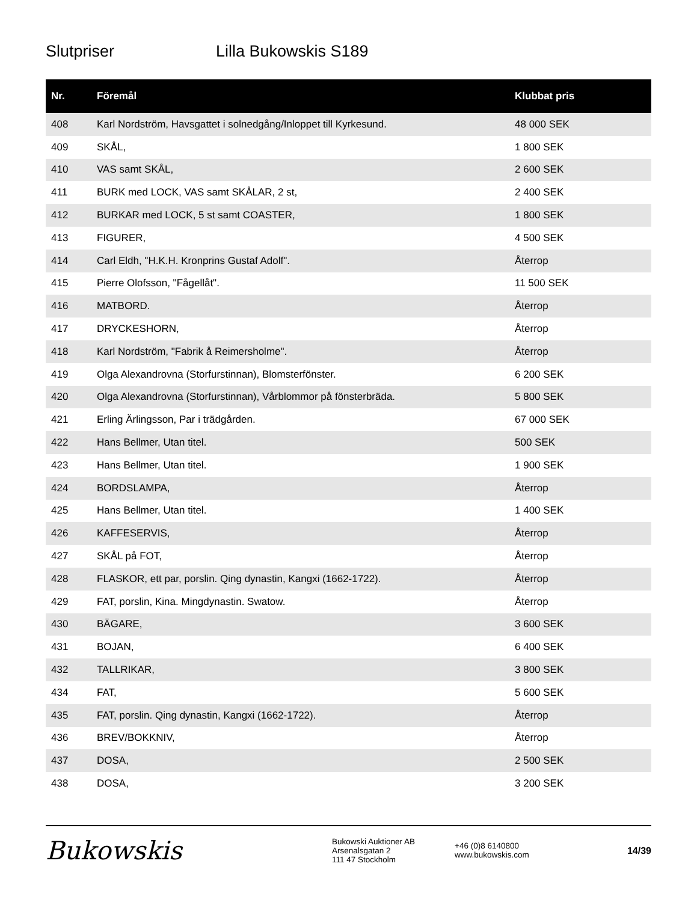Slutpriser Lilla Bukowskis S189
| Nr. | Föremål | Klubbat pris |
| --- | --- | --- |
| 408 | Karl Nordström, Havsgattet i solnedgång/Inloppet till Kyrkesund. | 48 000 SEK |
| 409 | SKÅL, | 1 800 SEK |
| 410 | VAS samt SKÅL, | 2 600 SEK |
| 411 | BURK med LOCK, VAS samt SKÅLAR, 2 st, | 2 400 SEK |
| 412 | BURKAR med LOCK, 5 st samt COASTER, | 1 800 SEK |
| 413 | FIGURER, | 4 500 SEK |
| 414 | Carl Eldh, "H.K.H. Kronprins Gustaf Adolf". | Återrop |
| 415 | Pierre Olofsson, "Fågellåt". | 11 500 SEK |
| 416 | MATBORD. | Återrop |
| 417 | DRYCKESHORN, | Återrop |
| 418 | Karl Nordström, "Fabrik å Reimersholme". | Återrop |
| 419 | Olga Alexandrovna (Storfurstinnan), Blomsterfönster. | 6 200 SEK |
| 420 | Olga Alexandrovna (Storfurstinnan), Vårblommor på fönsterbräda. | 5 800 SEK |
| 421 | Erling Ärlingsson, Par i trädgården. | 67 000 SEK |
| 422 | Hans Bellmer, Utan titel. | 500 SEK |
| 423 | Hans Bellmer, Utan titel. | 1 900 SEK |
| 424 | BORDSLAMPA, | Återrop |
| 425 | Hans Bellmer, Utan titel. | 1 400 SEK |
| 426 | KAFFESERVIS, | Återrop |
| 427 | SKÅL på FOT, | Återrop |
| 428 | FLASKOR, ett par, porslin. Qing dynastin, Kangxi (1662-1722). | Återrop |
| 429 | FAT, porslin, Kina. Mingdynastin. Swatow. | Återrop |
| 430 | BÄGARE, | 3 600 SEK |
| 431 | BOJAN, | 6 400 SEK |
| 432 | TALLRIKAR, | 3 800 SEK |
| 434 | FAT, | 5 600 SEK |
| 435 | FAT, porslin. Qing dynastin, Kangxi (1662-1722). | Återrop |
| 436 | BREV/BOKKNIV, | Återrop |
| 437 | DOSA, | 2 500 SEK |
| 438 | DOSA, | 3 200 SEK |
Bukowskis
Bukowski Auktioner AB
Arsenalsgatan 2
111 47 Stockholm
+46 (0)8 6140800
www.bukowskis.com
14/39